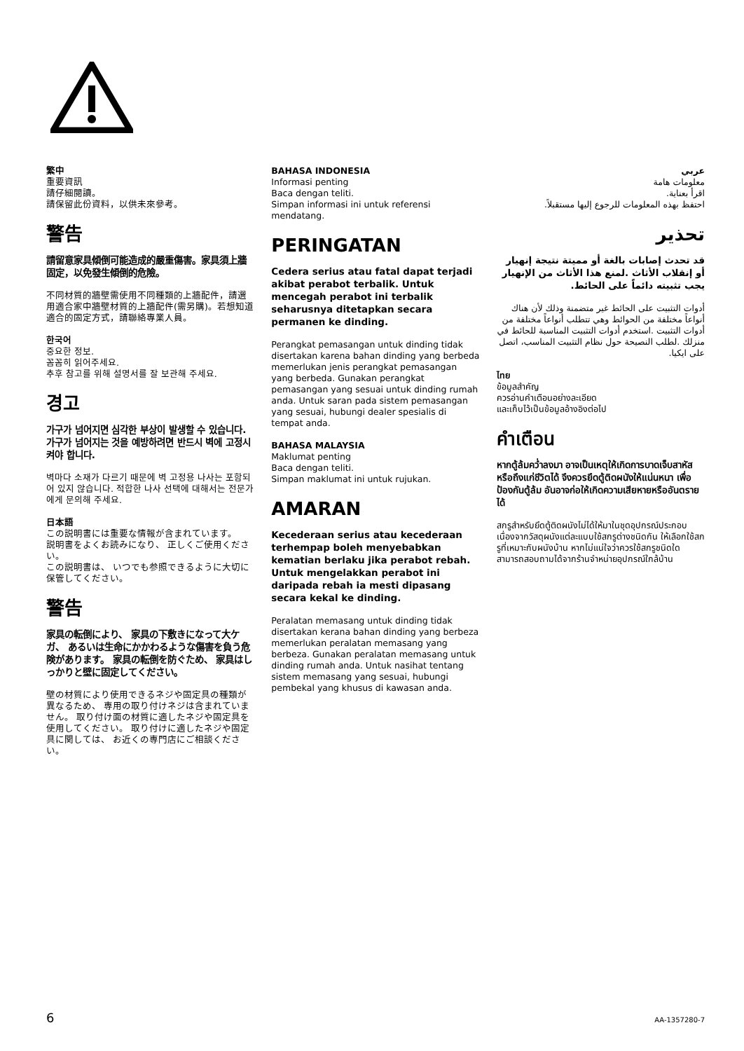繁中
重要資訊
請仔細閱讀。
請保留此份資料，以供未來參考。
警告
請留意家具傾倒可能造成的嚴重傷害。家具須上牆固定，以免發生傾倒的危險。
不同材質的牆壁需使用不同種類的上牆配件，請選用適合家中牆壁材質的上牆配件(需另購)。若想知道適合的固定方式，請聯絡專業人員。
한국어
중요한 정보.
꼼꼼히 읽어주세요.
추후 참고를 위해 설명서를 잘 보관해 주세요.
경고
가구가 넘어지면 심각한 부상이 발생할 수 있습니다. 가구가 넘어지는 것을 예방하려면 반드시 벽에 고정시켜야 합니다.
벽마다 소재가 다르기 때문에 벽 고정용 나사는 포함되어 있지 않습니다. 적합한 나사 선택에 대해서는 전문가에게 문의해 주세요.
日本語
この説明書には重要な情報が含まれています。
説明書をよくお読みになり、 正しくご使用ください。
この説明書は、 いつでも参照できるように大切に保管してください。
警告
家具の転倒により、 家具の下敷きになって大ケガ、 あるいは生命にかかわるような傷害を負う危険があります。 家具の転倒を防ぐため、 家具はしっかりと壁に固定してください。
壁の材質により使用できるネジや固定具の種類が異なるため、 専用の取り付けネジは含まれていません。 取り付け面の材質に適したネジや固定具を使用してください。 取り付けに適したネジや固定具に関しては、 お近くの専門店にご相談ください。
BAHASA INDONESIA
Informasi penting
Baca dengan teliti.
Simpan informasi ini untuk referensi mendatang.
PERINGATAN
Cedera serius atau fatal dapat terjadi akibat perabot terbalik. Untuk mencegah perabot ini terbalik seharusnya ditetapkan secara permanen ke dinding.
Perangkat pemasangan untuk dinding tidak disertakan karena bahan dinding yang berbeda memerlukan jenis perangkat pemasangan yang berbeda. Gunakan perangkat pemasangan yang sesuai untuk dinding rumah anda. Untuk saran pada sistem pemasangan yang sesuai, hubungi dealer spesialis di tempat anda.
BAHASA MALAYSIA
Maklumat penting
Baca dengan teliti.
Simpan maklumat ini untuk rujukan.
AMARAN
Kecederaan serius atau kecederaan terhempap boleh menyebabkan kematian berlaku jika perabot rebah. Untuk mengelakkan perabot ini daripada rebah ia mesti dipasang secara kekal ke dinding.
Peralatan memasang untuk dinding tidak disertakan kerana bahan dinding yang berbeza memerlukan peralatan memasang yang berbeza. Gunakan peralatan memasang untuk dinding rumah anda. Untuk nasihat tentang sistem memasang yang sesuai, hubungi pembekal yang khusus di kawasan anda.
عربي
معلومات هامة
اقرأ بعناية.
احتفظ بهذه المعلومات للرجوع إليها مستقبلاً.
تحذير
قد تحدث إصابات بالغة أو مميتة نتيجة إنهيار أو إنقلاب الأثاث .لمنع هذا الأثاث من الإنهيار يجب تثبيته دائماً على الحائط.
أدوات التثبيت على الحائط غير متضمنة وذلك لأن هناك أنواعاً مختلفة من الحوائط وهي تتطلب أنواعاً مختلفة من أدوات التثبيت .استخدم أدوات التثبيت المناسبة للحائط في منزلك .لطلب النصيحة حول نظام التثبيت المناسب، اتصل على ايكيا.
ไทย
ข้อมูลสำคัญ
ควรอ่านคำเตือนอย่างละเอียด
และเก็บไว้เป็นข้อมูลอ้างอิงต่อไป
คำเตือน
หากตู้ล้มคว่ำลงมา อาจเป็นเหตุให้เกิดการบาดเจ็บสาหัสหรือถึงแก่ชีวิตได้ จึงควรยึดตู้ติดผนังให้แน่นหนา เพื่อป้องกันตู้ล้ม อันอาจก่อให้เกิดความเสียหายหรืออันตรายได้
สกรูสำหรับยึดตู้ติดผนังไม่ได้ให้มาในชุดอุปกรณ์ประกอบ เนื่องจากวัสดุผนังแต่ละแบบใช้สกรูต่างชนิดกัน ให้เลือกใช้สกรูที่เหมาะกับผนังบ้าน หากไม่แน่ใจว่าควรใช้สกรูชนิดใด สามารถสอบถามได้จากร้านจำหน่ายอุปกรณ์ใกล้บ้าน
6 AA-1357280-7